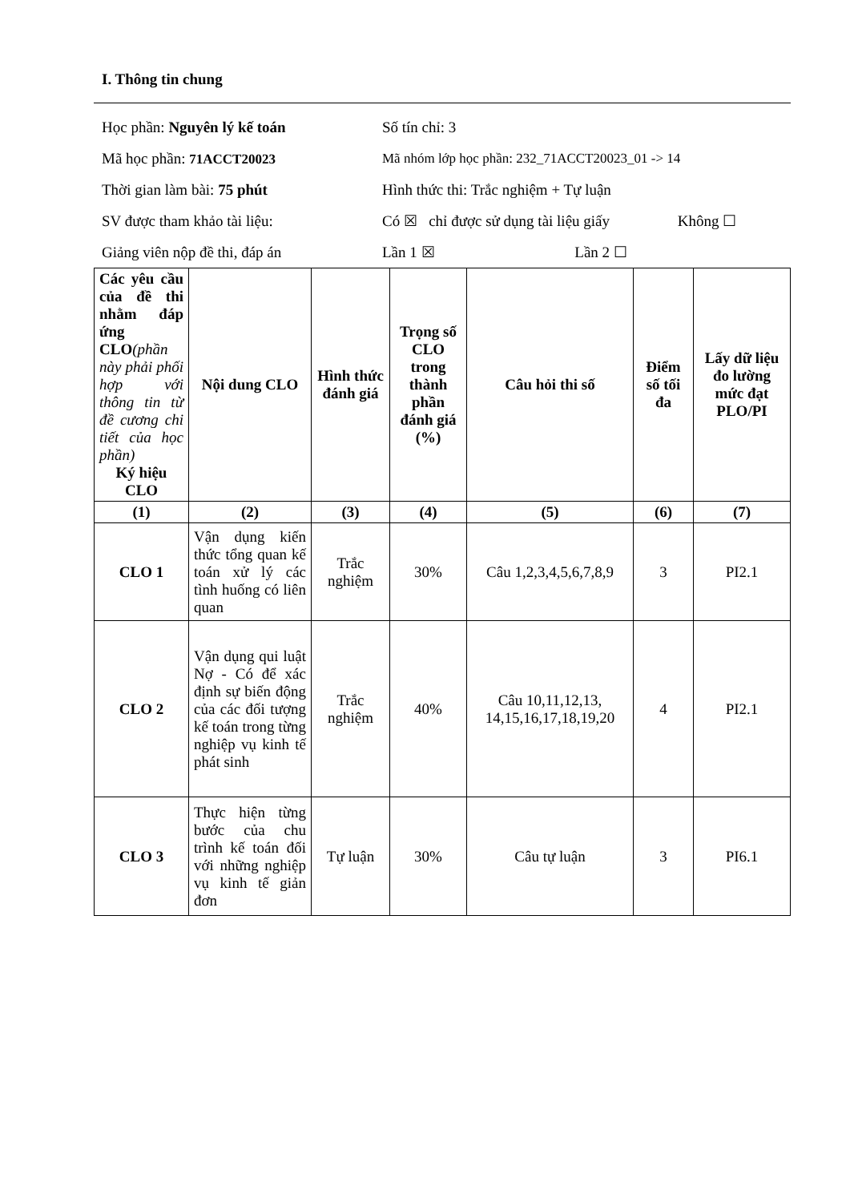I. Thông tin chung
Học phần: Nguyên lý kế toán Số tín chỉ: 3
Mã học phần: 71ACCT20023
Mã nhóm lớp học phần: 232_71ACCT20023_01 -> 14
Thời gian làm bài: 75 phút
Hình thức thi: Trắc nghiệm + Tự luận
SV được tham khảo tài liệu:
Có ☒ chỉ được sử dụng tài liệu giấy Không ☐
Giảng viên nộp đề thi, đáp án Lần 1 ☒ Lần 2 ☐
| Các yêu cầu của đề thi nhằm đáp ứng CLO (phần này phải phối hợp với thông tin từ đề cương chi tiết của học phần) Ký hiệu CLO | Nội dung CLO | Hình thức đánh giá | Trọng số CLO trong thành phần đánh giá (%) | Câu hỏi thi số | Điểm số tối đa | Lấy dữ liệu đo lường mức đạt PLO/PI |
| --- | --- | --- | --- | --- | --- | --- |
| (1) | (2) | (3) | (4) | (5) | (6) | (7) |
| CLO 1 | Vận dụng kiến thức tổng quan kế toán xử lý các tình huống có liên quan | Trắc nghiệm | 30% | Câu 1,2,3,4,5,6,7,8,9 | 3 | PI2.1 |
| CLO 2 | Vận dụng qui luật Nợ - Có để xác định sự biến động của các đối tượng kế toán trong từng nghiệp vụ kinh tế phát sinh | Trắc nghiệm | 40% | Câu 10,11,12,13, 14,15,16,17,18,19,20 | 4 | PI2.1 |
| CLO 3 | Thực hiện từng bước của chu trình kế toán đối với những nghiệp vụ kinh tế giản đơn | Tự luận | 30% | Câu tự luận | 3 | PI6.1 |